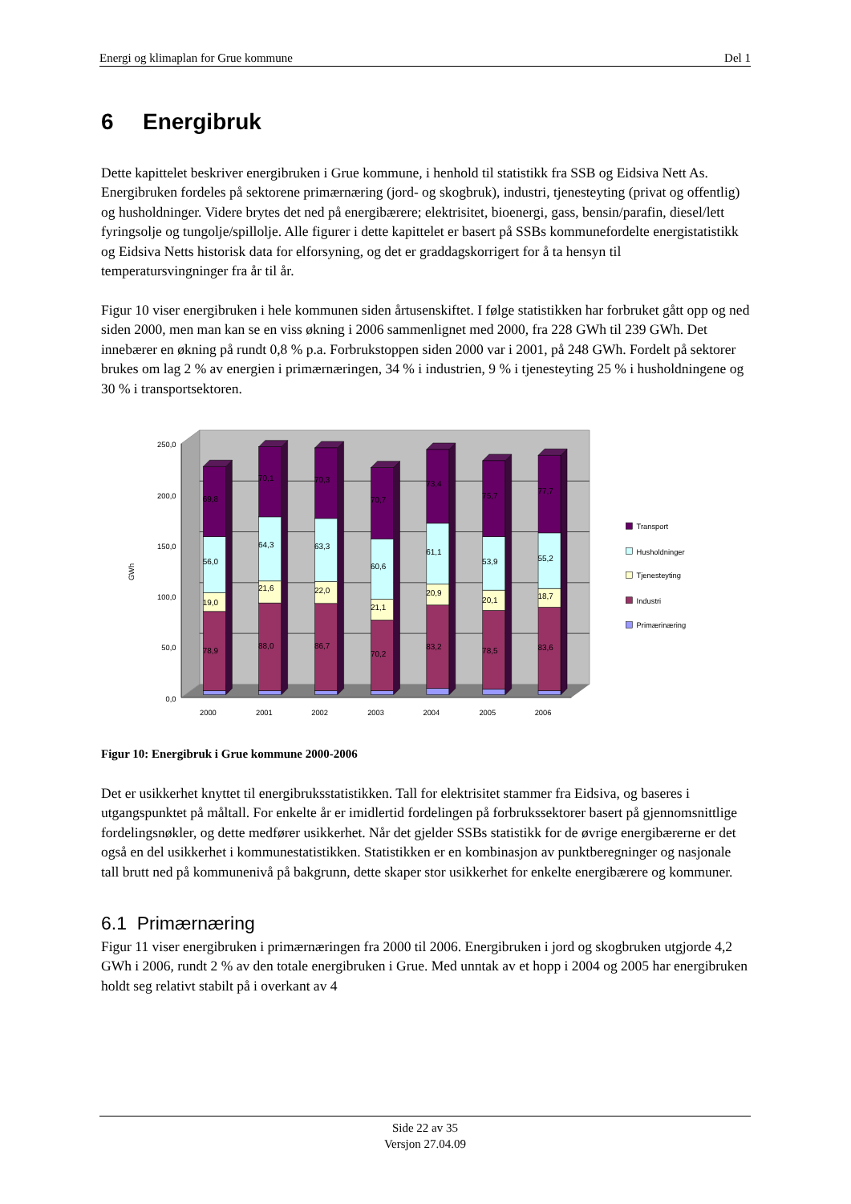Energi og klimaplan for Grue kommune Del 1
6 Energibruk
Dette kapittelet beskriver energibruken i Grue kommune, i henhold til statistikk fra SSB og Eidsiva Nett As. Energibruken fordeles på sektorene primærnæring (jord- og skogbruk), industri, tjenesteyting (privat og offentlig) og husholdninger. Videre brytes det ned på energibærere; elektrisitet, bioenergi, gass, bensin/parafin, diesel/lett fyringsolje og tungolje/spillolje. Alle figurer i dette kapittelet er basert på SSBs kommunefordelte energistatistikk og Eidsiva Netts historisk data for elforsyning, og det er graddagskorrigert for å ta hensyn til temperatursvingninger fra år til år.
Figur 10 viser energibruken i hele kommunen siden årtusenskiftet. I følge statistikken har forbruket gått opp og ned siden 2000, men man kan se en viss økning i 2006 sammenlignet med 2000, fra 228 GWh til 239 GWh. Det innebærer en økning på rundt 0,8 % p.a. Forbrukstoppen siden 2000 var i 2001, på 248 GWh. Fordelt på sektorer brukes om lag 2 % av energien i primærnæringen, 34 % i industrien, 9 % i tjenesteyting 25 % i husholdningene og 30 % i transportsektoren.
250,0
200,0
150,0
100,0
50,0
0,0
GWh
69,8
56,0
19,0
78,9
70,1
64,3
21,6
88,0
70,3
63,3
22,0
86,7
70,7
60,6
21,1
70,2
73,4
61,1
20,9
83,2
75,7
53,9
20,1
78,5
77,7
55,2
18,7
83,6
2000
2001
2002
2003
2004
2005
2006
Transport
Husholdninger
Tjenesteyting
Industri
Primærinæring
Figur 10: Energibruk i Grue kommune 2000-2006
Det er usikkerhet knyttet til energibruksstatistikken. Tall for elektrisitet stammer fra Eidsiva, og baseres i utgangspunktet på måltall. For enkelte år er imidlertid fordelingen på forbrukssektorer basert på gjennomsnittlige fordelingsnøkler, og dette medfører usikkerhet. Når det gjelder SSBs statistikk for de øvrige energibærerne er det også en del usikkerhet i kommunestatistikken. Statistikken er en kombinasjon av punktberegninger og nasjonale tall brutt ned på kommunenivå på bakgrunn, dette skaper stor usikkerhet for enkelte energibærere og kommuner.
6.1 Primærnæring
Figur 11 viser energibruken i primærnæringen fra 2000 til 2006. Energibruken i jord og skogbruken utgjorde 4,2 GWh i 2006, rundt 2 % av den totale energibruken i Grue. Med unntak av et hopp i 2004 og 2005 har energibruken holdt seg relativt stabilt på i overkant av 4
Side 22 av 35
Versjon 27.04.09